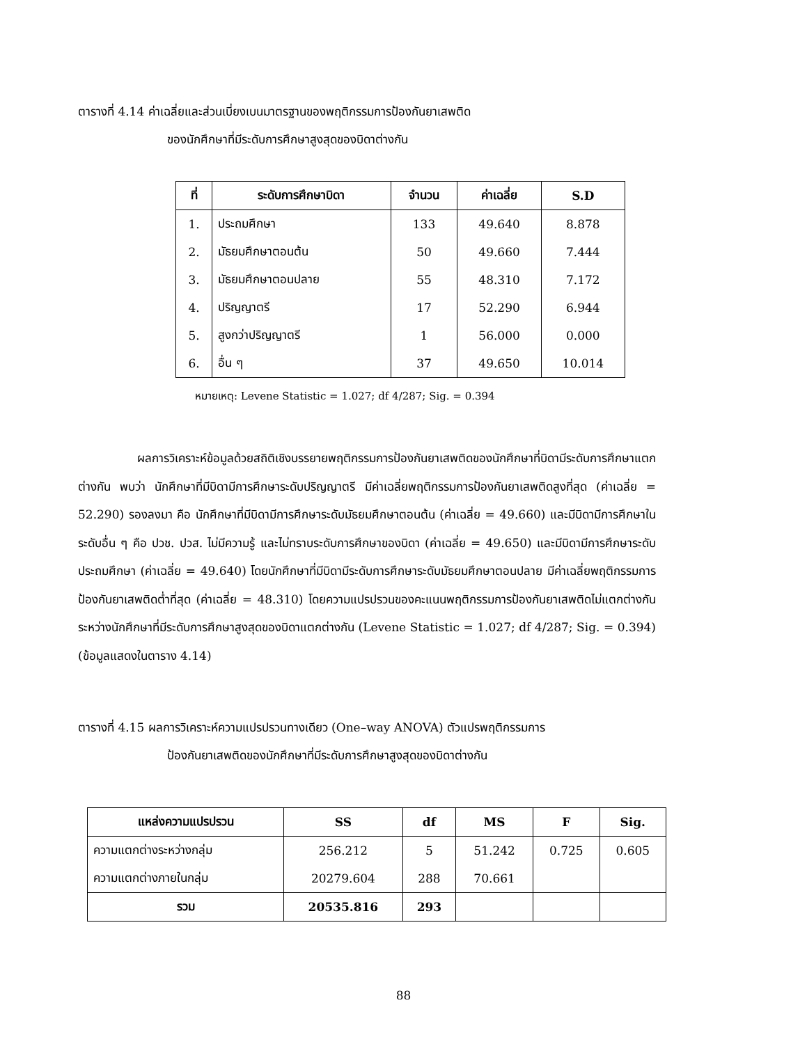ตารางที่ 4.14 ค่าเฉลี่ยและส่วนเบี่ยงเบนมาตรฐานของพฤติกรรมการป้องกันยาเสพติด
ของนักศึกษาที่มีระดับการศึกษาสูงสุดของบิดาต่างกัน
| ที่ | ระดับการศึกษาบิดา | จำนวน | ค่าเฉลี่ย | S.D |
| --- | --- | --- | --- | --- |
| 1. | ประถมศึกษา | 133 | 49.640 | 8.878 |
| 2. | มัธยมศึกษาตอนต้น | 50 | 49.660 | 7.444 |
| 3. | มัธยมศึกษาตอนปลาย | 55 | 48.310 | 7.172 |
| 4. | ปริญญาตรี | 17 | 52.290 | 6.944 |
| 5. | สูงกว่าปริญญาตรี | 1 | 56.000 | 0.000 |
| 6. | อื่น ๆ | 37 | 49.650 | 10.014 |
หมายเหตุ: Levene Statistic = 1.027; df 4/287; Sig. = 0.394
ผลการวิเคราะห์ข้อมูลด้วยสถิติเชิงบรรยายพฤติกรรมการป้องกันยาเสพติดของนักศึกษาที่บิดามีระดับการศึกษาแตกต่างกัน พบว่า นักศึกษาที่มีบิดามีการศึกษาระดับปริญญาตรี มีค่าเฉลี่ยพฤติกรรมการป้องกันยาเสพติดสูงที่สุด (ค่าเฉลี่ย = 52.290) รองลงมา คือ นักศึกษาที่มีบิดามีการศึกษาระดับมัธยมศึกษาตอนต้น (ค่าเฉลี่ย = 49.660) และมีบิดามีการศึกษาในระดับอื่น ๆ คือ ปวช. ปวส. ไม่มีความรู้ และไม่ทราบระดับการศึกษาของบิดา (ค่าเฉลี่ย = 49.650) และมีบิดามีการศึกษาระดับประถมศึกษา (ค่าเฉลี่ย = 49.640) โดยนักศึกษาที่มีบิดามีระดับการศึกษาระดับมัธยมศึกษาตอนปลาย มีค่าเฉลี่ยพฤติกรรมการป้องกันยาเสพติดต่ำที่สุด (ค่าเฉลี่ย = 48.310) โดยความแปรปรวนของคะแนนพฤติกรรมการป้องกันยาเสพติดไม่แตกต่างกันระหว่างนักศึกษาที่มีระดับการศึกษาสูงสุดของบิดาแตกต่างกัน (Levene Statistic = 1.027; df 4/287; Sig. = 0.394) (ข้อมูลแสดงในตาราง 4.14)
ตารางที่ 4.15 ผลการวิเคราะห์ความแปรปรวนทางเดียว (One–way ANOVA) ตัวแปรพฤติกรรมการ
ป้องกันยาเสพติดของนักศึกษาที่มีระดับการศึกษาสูงสุดของบิดาต่างกัน
| แหล่งความแปรปรวน | SS | df | MS | F | Sig. |
| --- | --- | --- | --- | --- | --- |
| ความแตกต่างระหว่างกลุ่ม | 256.212 | 5 | 51.242 | 0.725 | 0.605 |
| ความแตกต่างภายในกลุ่ม | 20279.604 | 288 | 70.661 | | |
| รวม | 20535.816 | 293 | | | |
88